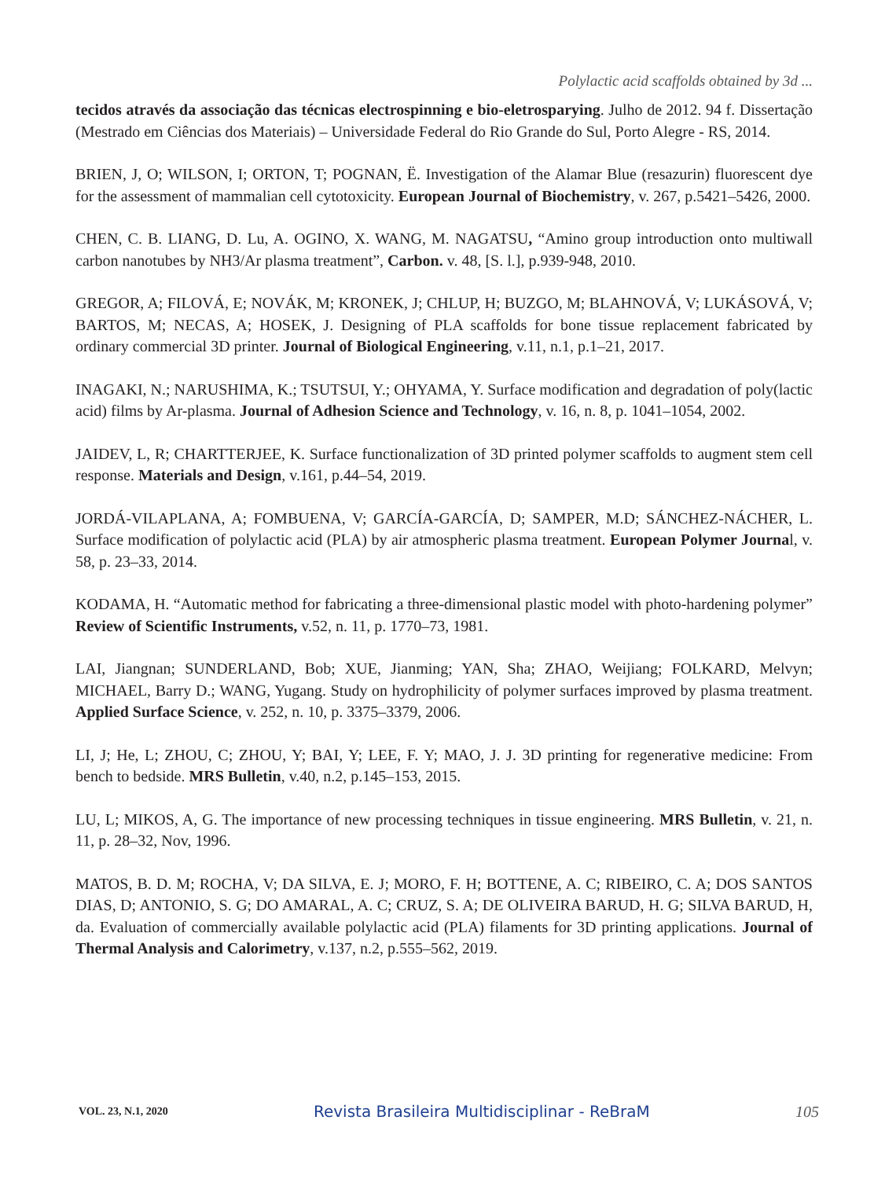Polylactic acid scaffolds obtained by 3d ...
tecidos através da associação das técnicas electrospinning e bio-eletrosparying. Julho de 2012. 94 f. Dissertação (Mestrado em Ciências dos Materiais) – Universidade Federal do Rio Grande do Sul, Porto Alegre - RS, 2014.
BRIEN, J, O; WILSON, I; ORTON, T; POGNAN, Ë. Investigation of the Alamar Blue (resazurin) fluorescent dye for the assessment of mammalian cell cytotoxicity. European Journal of Biochemistry, v. 267, p.5421–5426, 2000.
CHEN, C. B. LIANG, D. Lu, A. OGINO, X. WANG, M. NAGATSU, “Amino group introduction onto multiwall carbon nanotubes by NH3/Ar plasma treatment”, Carbon. v. 48, [S. l.], p.939-948, 2010.
GREGOR, A; FILOVÁ, E; NOVÁK, M; KRONEK, J; CHLUP, H; BUZGO, M; BLAHNOVÁ, V; LUKÁSOVÁ, V; BARTOS, M; NECAS, A; HOSEK, J. Designing of PLA scaffolds for bone tissue replacement fabricated by ordinary commercial 3D printer. Journal of Biological Engineering, v.11, n.1, p.1–21, 2017.
INAGAKI, N.; NARUSHIMA, K.; TSUTSUI, Y.; OHYAMA, Y. Surface modification and degradation of poly(lactic acid) films by Ar-plasma. Journal of Adhesion Science and Technology, v. 16, n. 8, p. 1041–1054, 2002.
JAIDEV, L, R; CHARTTERJEE, K. Surface functionalization of 3D printed polymer scaffolds to augment stem cell response. Materials and Design, v.161, p.44–54, 2019.
JORDÁ-VILAPLANA, A; FOMBUENA, V; GARCÍA-GARCÍA, D; SAMPER, M.D; SÁNCHEZ-NÁCHER, L. Surface modification of polylactic acid (PLA) by air atmospheric plasma treatment. European Polymer Journal, v. 58, p. 23–33, 2014.
KODAMA, H. “Automatic method for fabricating a three-dimensional plastic model with photo-hardening polymer” Review of Scientific Instruments, v.52, n. 11, p. 1770–73, 1981.
LAI, Jiangnan; SUNDERLAND, Bob; XUE, Jianming; YAN, Sha; ZHAO, Weijiang; FOLKARD, Melvyn; MICHAEL, Barry D.; WANG, Yugang. Study on hydrophilicity of polymer surfaces improved by plasma treatment. Applied Surface Science, v. 252, n. 10, p. 3375–3379, 2006.
LI, J; He, L; ZHOU, C; ZHOU, Y; BAI, Y; LEE, F. Y; MAO, J. J. 3D printing for regenerative medicine: From bench to bedside. MRS Bulletin, v.40, n.2, p.145–153, 2015.
LU, L; MIKOS, A, G. The importance of new processing techniques in tissue engineering. MRS Bulletin, v. 21, n. 11, p. 28–32, Nov, 1996.
MATOS, B. D. M; ROCHA, V; DA SILVA, E. J; MORO, F. H; BOTTENE, A. C; RIBEIRO, C. A; DOS SANTOS DIAS, D; ANTONIO, S. G; DO AMARAL, A. C; CRUZ, S. A; DE OLIVEIRA BARUD, H. G; SILVA BARUD, H, da. Evaluation of commercially available polylactic acid (PLA) filaments for 3D printing applications. Journal of Thermal Analysis and Calorimetry, v.137, n.2, p.555–562, 2019.
VOL. 23, N.1, 2020 Revista Brasileira Multidisciplinar - ReBraM 105